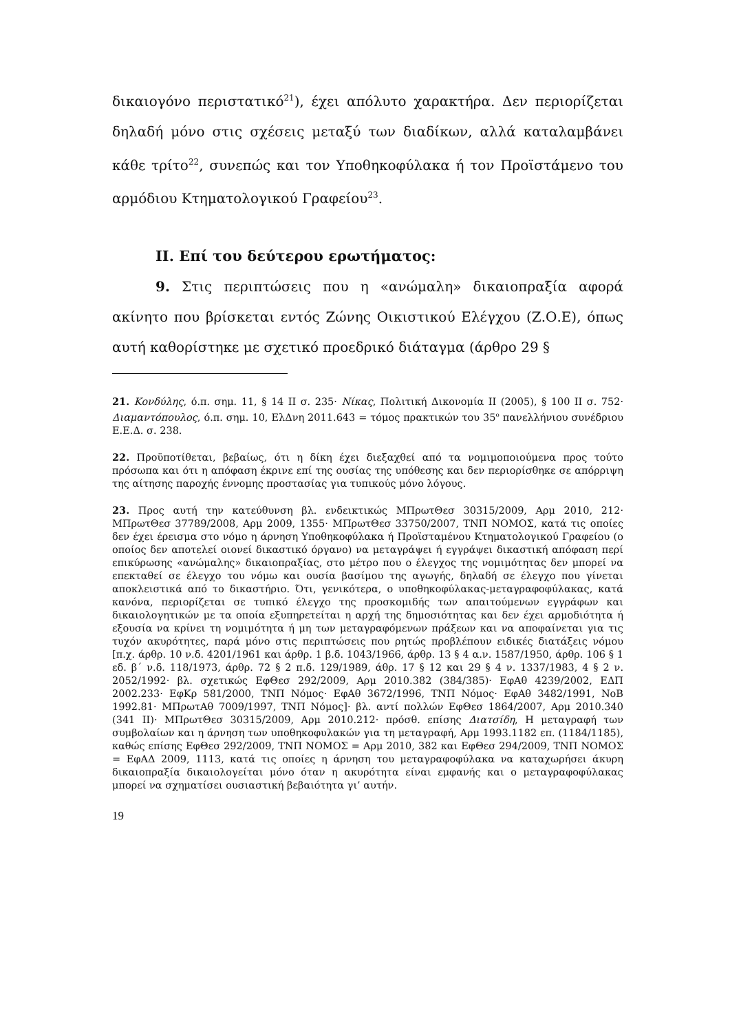δικαιογόνο περιστατικό<sup>21</sup>), έχει απόλυτο χαρακτήρα. Δεν περιορίζεται δηλαδή μόνο στις σχέσεις μεταξύ των διαδίκων, αλλά καταλαμβάνει κάθε τρίτο<sup>22</sup>, συνεπώς και τον Υποθηκοφύλακα ή τον Προϊστάμενο του αρμόδιου Κτηματολογικού Γραφείου<sup>23</sup>.
ΙΙ. Επί του δεύτερου ερωτήματος:
9. Στις περιπτώσεις που η «ανώμαλη» δικαιοπραξία αφορά ακίνητο που βρίσκεται εντός Ζώνης Οικιστικού Ελέγχου (Ζ.Ο.Ε), όπως αυτή καθορίστηκε με σχετικό προεδρικό διάταγμα (άρθρο 29 §
21. Κονδύλης, ό.π. σημ. 11, § 14 ΙΙ σ. 235· Νίκας, Πολιτική Δικονομία ΙΙ (2005), § 100 ΙΙ σ. 752· Διαμαντόπουλος, ό.π. σημ. 10, ΕλΔνη 2011.643 = τόμος πρακτικών του 35<sup>ο</sup> πανελλήνιου συνέδριου Ε.Ε.Δ. σ. 238.
22. Προϋποτίθεται, βεβαίως, ότι η δίκη έχει διεξαχθεί από τα νομιμοποιούμενα προς τούτο πρόσωπα και ότι η απόφαση έκρινε επί της ουσίας της υπόθεσης και δεν περιορίσθηκε σε απόρριψη της αίτησης παροχής έννομης προστασίας για τυπικούς μόνο λόγους.
23. Προς αυτή την κατεύθυνση βλ. ενδεικτικώς ΜΠρωτΘεσ 30315/2009, Αρμ 2010, 212· ΜΠρωτΘεσ 37789/2008, Αρμ 2009, 1355· ΜΠρωτΘεσ 33750/2007, ΤΝΠ ΝΟΜΟΣ, κατά τις οποίες δεν έχει έρεισμα στο νόμο η άρνηση Υποθηκοφύλακα ή Προϊσταμένου Κτηματολογικού Γραφείου (ο οποίος δεν αποτελεί οιονεί δικαστικό όργανο) να μεταγράψει ή εγγράψει δικαστική απόφαση περί επικύρωσης «ανώμαλης» δικαιοπραξίας, στο μέτρο που ο έλεγχος της νομιμότητας δεν μπορεί να επεκταθεί σε έλεγχο του νόμω και ουσία βασίμου της αγωγής, δηλαδή σε έλεγχο που γίνεται αποκλειστικά από το δικαστήριο. Ότι, γενικότερα, ο υποθηκοφύλακας-μεταγραφοφύλακας, κατά κανόνα, περιορίζεται σε τυπικό έλεγχο της προσκομιδής των απαιτούμενων εγγράφων και δικαιολογητικών με τα οποία εξυπηρετείται η αρχή της δημοσιότητας και δεν έχει αρμοδιότητα ή εξουσία να κρίνει τη νομιμότητα ή μη των μεταγραφόμενων πράξεων και να αποφαίνεται για τις τυχόν ακυρότητες, παρά μόνο στις περιπτώσεις που ρητώς προβλέπουν ειδικές διατάξεις νόμου [π.χ. άρθρ. 10 ν.δ. 4201/1961 και άρθρ. 1 β.δ. 1043/1966, άρθρ. 13 § 4 α.ν. 1587/1950, άρθρ. 106 § 1 εδ. β΄ ν.δ. 118/1973, άρθρ. 72 § 2 π.δ. 129/1989, άθρ. 17 § 12 και 29 § 4 ν. 1337/1983, 4 § 2 ν. 2052/1992· βλ. σχετικώς ΕφΘεσ 292/2009, Αρμ 2010.382 (384/385)· ΕφΑθ 4239/2002, ΕΔΠ 2002.233· ΕφΚρ 581/2000, ΤΝΠ Νόμος· ΕφΑθ 3672/1996, ΤΝΠ Νόμος· ΕφΑθ 3482/1991, ΝοΒ 1992.81· ΜΠρωτΑθ 7009/1997, ΤΝΠ Νόμος]· βλ. αντί πολλών ΕφΘεσ 1864/2007, Αρμ 2010.340 (341 ΙΙ)· ΜΠρωτΘεσ 30315/2009, Αρμ 2010.212· πρόσθ. επίσης Διατσίδη, Η μεταγραφή των συμβολαίων και η άρνηση των υποθηκοφυλακών για τη μεταγραφή, Αρμ 1993.1182 επ. (1184/1185), καθώς επίσης ΕφΘεσ 292/2009, ΤΝΠ ΝΟΜΟΣ = Αρμ 2010, 382 και ΕφΘεσ 294/2009, ΤΝΠ ΝΟΜΟΣ = ΕφΑΔ 2009, 1113, κατά τις οποίες η άρνηση του μεταγραφοφύλακα να καταχωρήσει άκυρη δικαιοπραξία δικαιολογείται μόνο όταν η ακυρότητα είναι εμφανής και ο μεταγραφοφύλακας μπορεί να σχηματίσει ουσιαστική βεβαιότητα γι’ αυτήν.
19